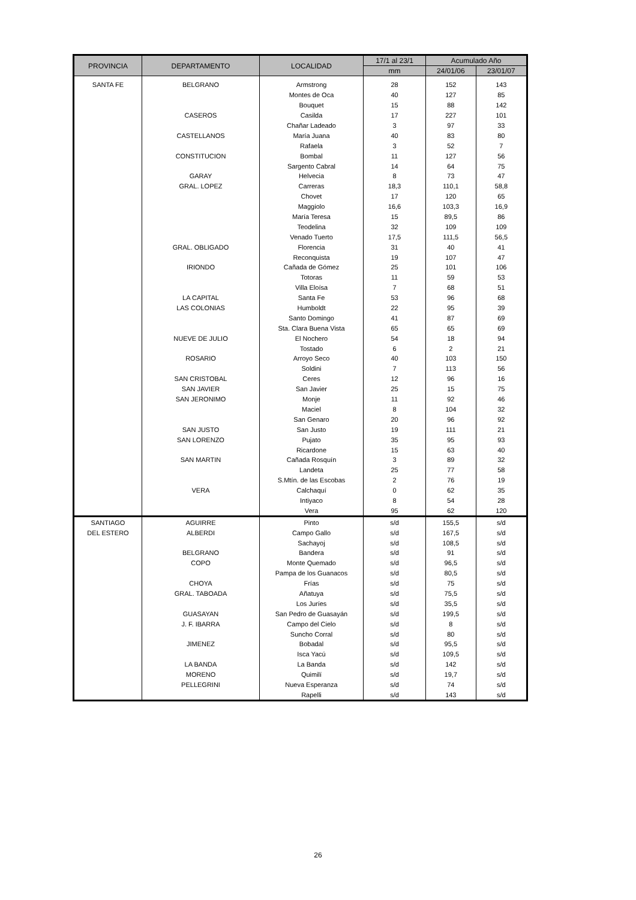| PROVINCIA | DEPARTAMENTO | LOCALIDAD | 17/1 al 23/1 | Acumulado Año | |
| --- | --- | --- | --- | --- | --- |
| | | | mm | 24/01/06 | 23/01/07 |
| SANTA FE | BELGRANO | Armstrong | 28 | 152 | 143 |
| | | Montes de Oca | 40 | 127 | 85 |
| | | Bouquet | 15 | 88 | 142 |
| | CASEROS | Casilda | 17 | 227 | 101 |
| | | Chañar Ladeado | 3 | 97 | 33 |
| | CASTELLANOS | María Juana | 40 | 83 | 80 |
| | | Rafaela | 3 | 52 | 7 |
| | CONSTITUCION | Bombal | 11 | 127 | 56 |
| | | Sargento Cabral | 14 | 64 | 75 |
| | GARAY | Helvecia | 8 | 73 | 47 |
| | GRAL. LOPEZ | Carreras | 18,3 | 110,1 | 58,8 |
| | | Chovet | 17 | 120 | 65 |
| | | Maggiolo | 16,6 | 103,3 | 16,9 |
| | | María Teresa | 15 | 89,5 | 86 |
| | | Teodelina | 32 | 109 | 109 |
| | | Venado Tuerto | 17,5 | 111,5 | 56,5 |
| | GRAL. OBLIGADO | Florencia | 31 | 40 | 41 |
| | | Reconquista | 19 | 107 | 47 |
| | IRIONDO | Cañada de Gómez | 25 | 101 | 106 |
| | | Totoras | 11 | 59 | 53 |
| | | Villa Eloísa | 7 | 68 | 51 |
| | LA CAPITAL | Santa Fe | 53 | 96 | 68 |
| | LAS COLONIAS | Humboldt | 22 | 95 | 39 |
| | | Santo Domingo | 41 | 87 | 69 |
| | | Sta. Clara Buena Vista | 65 | 65 | 69 |
| | NUEVE DE JULIO | El Nochero | 54 | 18 | 94 |
| | | Tostado | 6 | 2 | 21 |
| | ROSARIO | Arroyo Seco | 40 | 103 | 150 |
| | | Soldini | 7 | 113 | 56 |
| | SAN CRISTOBAL | Ceres | 12 | 96 | 16 |
| | SAN JAVIER | San Javier | 25 | 15 | 75 |
| | SAN JERONIMO | Monje | 11 | 92 | 46 |
| | | Maciel | 8 | 104 | 32 |
| | | San Genaro | 20 | 96 | 92 |
| | SAN JUSTO | San Justo | 19 | 111 | 21 |
| | SAN LORENZO | Pujato | 35 | 95 | 93 |
| | | Ricardone | 15 | 63 | 40 |
| | SAN MARTIN | Cañada Rosquín | 3 | 89 | 32 |
| | | Landeta | 25 | 77 | 58 |
| | | S.Mtín. de las Escobas | 2 | 76 | 19 |
| | VERA | Calchaquí | 0 | 62 | 35 |
| | | Intiyaco | 8 | 54 | 28 |
| | | Vera | 95 | 62 | 120 |
| SANTIAGO | AGUIRRE | Pinto | s/d | 155,5 | s/d |
| DEL ESTERO | ALBERDI | Campo Gallo | s/d | 167,5 | s/d |
| | | Sachayoj | s/d | 108,5 | s/d |
| | BELGRANO | Bandera | s/d | 91 | s/d |
| | COPO | Monte Quemado | s/d | 96,5 | s/d |
| | | Pampa de los Guanacos | s/d | 80,5 | s/d |
| | CHOYA | Frías | s/d | 75 | s/d |
| | GRAL. TABOADA | Añatuya | s/d | 75,5 | s/d |
| | | Los Juríes | s/d | 35,5 | s/d |
| | GUASAYAN | San Pedro de Guasayán | s/d | 199,5 | s/d |
| | J. F. IBARRA | Campo del Cielo | s/d | 8 | s/d |
| | | Suncho Corral | s/d | 80 | s/d |
| | JIMENEZ | Bobadal | s/d | 95,5 | s/d |
| | | Isca Yacú | s/d | 109,5 | s/d |
| | LA BANDA | La Banda | s/d | 142 | s/d |
| | MORENO | Quimilí | s/d | 19,7 | s/d |
| | PELLEGRINI | Nueva Esperanza | s/d | 74 | s/d |
| | | Rapelli | s/d | 143 | s/d |
26